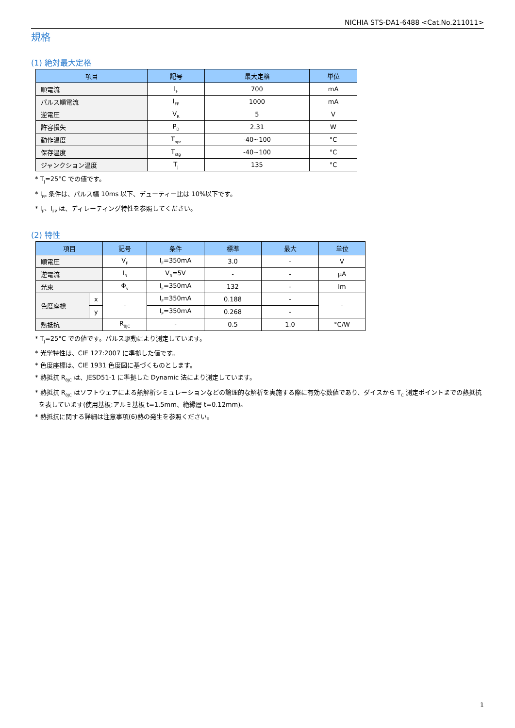NICHIA STS-DA1-6488 <Cat.No.211011>
規格
(1) 絶対最大定格
| 項目 | 記号 | 最大定格 | 単位 |
| --- | --- | --- | --- |
| 順電流 | I<sub>F</sub> | 700 | mA |
| パルス順電流 | I<sub>FP</sub> | 1000 | mA |
| 逆電圧 | V<sub>R</sub> | 5 | V |
| 許容損失 | P<sub>D</sub> | 2.31 | W |
| 動作温度 | T<sub>opr</sub> | -40~100 | °C |
| 保存温度 | T<sub>stg</sub> | -40~100 | °C |
| ジャンクション温度 | T<sub>J</sub> | 135 | °C |
* T<sub>J</sub>=25°C での値です。
* I<sub>FP</sub> 条件は、パルス幅 10ms 以下、デューティー比は 10%以下です。
* I<sub>F</sub>、I<sub>FP</sub> は、ディレーティング特性を参照してください。
(2) 特性
| 項目 | | 記号 | 条件 | 標準 | 最大 | 単位 |
| --- | --- | --- | --- | --- | --- | --- |
| 順電圧 | | V<sub>F</sub> | I<sub>F</sub>=350mA | 3.0 | - | V |
| 逆電流 | | I<sub>R</sub> | V<sub>R</sub>=5V | - | - | μA |
| 光束 | | Φ<sub>v</sub> | I<sub>F</sub>=350mA | 132 | - | lm |
| 色度座標 | x | - | I<sub>F</sub>=350mA | 0.188 | - | - |
| | y | | I<sub>F</sub>=350mA | 0.268 | - | |
| 熱抵抗 | | R<sub>θJC</sub> | - | 0.5 | 1.0 | °C/W |
* T<sub>J</sub>=25°C での値です。パルス駆動により測定しています。
* 光学特性は、CIE 127:2007 に準拠した値です。
* 色度座標は、CIE 1931 色度図に基づくものとします。
* 熱抵抗 R<sub>θJC</sub> は、JESD51-1 に準拠した Dynamic 法により測定しています。
* 熱抵抗 R<sub>θJC</sub> はソフトウェアによる熱解析シミュレーションなどの論理的な解析を実施する際に有効な数値であり、ダイスから T<sub>C</sub> 測定ポイントまでの熱抵抗
を表しています(使用基板:アルミ基板 t=1.5mm、絶縁層 t=0.12mm)。
* 熱抵抗に関する詳細は注意事項(6)熱の発生を参照ください。
1